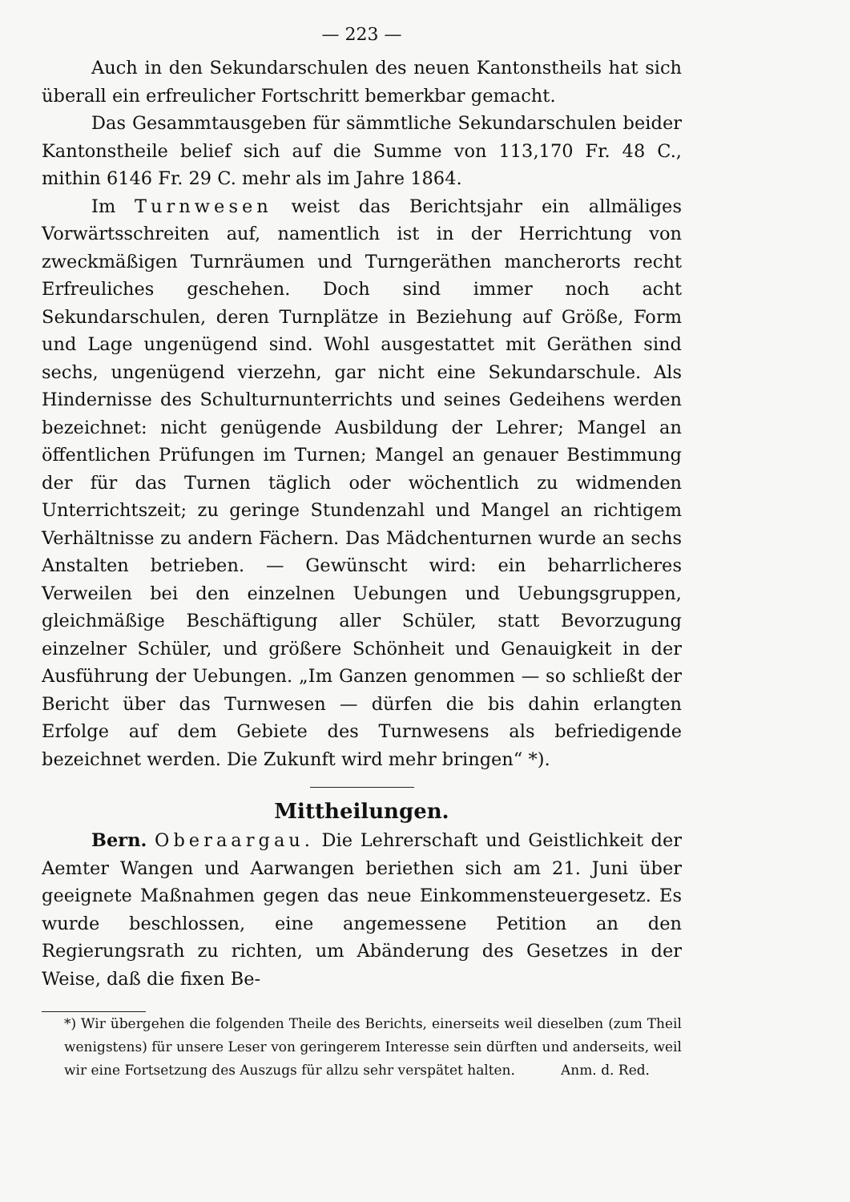— 223 —
Auch in den Sekundarschulen des neuen Kantonstheils hat sich überall ein erfreulicher Fortschritt bemerkbar gemacht.
Das Gesammtausgeben für sämmtliche Sekundarschulen beider Kantonstheile belief sich auf die Summe von 113,170 Fr. 48 C., mithin 6146 Fr. 29 C. mehr als im Jahre 1864.
Im Turnwesen weist das Berichtsjahr ein allmäliges Vorwärtsschreiten auf, namentlich ist in der Herrichtung von zweckmäßigen Turnräumen und Turngeräthen mancherorts recht Erfreuliches geschehen. Doch sind immer noch acht Sekundarschulen, deren Turnplätze in Beziehung auf Größe, Form und Lage ungenügend sind. Wohl ausgestattet mit Geräthen sind sechs, ungenügend vierzehn, gar nicht eine Sekundarschule. Als Hindernisse des Schulturnunterrichts und seines Gedeihens werden bezeichnet: nicht genügende Ausbildung der Lehrer; Mangel an öffentlichen Prüfungen im Turnen; Mangel an genauer Bestimmung der für das Turnen täglich oder wöchentlich zu widmenden Unterrichtszeit; zu geringe Stundenzahl und Mangel an richtigem Verhältnisse zu andern Fächern. Das Mädchenturnen wurde an sechs Anstalten betrieben. — Gewünscht wird: ein beharrlicheres Verweilen bei den einzelnen Uebungen und Uebungsgruppen, gleichmäßige Beschäftigung aller Schüler, statt Bevorzugung einzelner Schüler, und größere Schönheit und Genauigkeit in der Ausführung der Uebungen. „Im Ganzen genommen — so schließt der Bericht über das Turnwesen — dürfen die bis dahin erlangten Erfolge auf dem Gebiete des Turnwesens als befriedigende bezeichnet werden. Die Zukunft wird mehr bringen“ *).
Mittheilungen.
Bern. Oberaargau. Die Lehrerschaft und Geistlichkeit der Aemter Wangen und Aarwangen beriethen sich am 21. Juni über geeignete Maßnahmen gegen das neue Einkommensteuergesetz. Es wurde beschlossen, eine angemessene Petition an den Regierungsrath zu richten, um Abänderung des Gesetzes in der Weise, daß die fixen Be-
*) Wir übergehen die folgenden Theile des Berichts, einerseits weil dieselben (zum Theil wenigstens) für unsere Leser von geringerem Interesse sein dürften und anderseits, weil wir eine Fortsetzung des Auszugs für allzu sehr verspätet halten. Anm. d. Red.